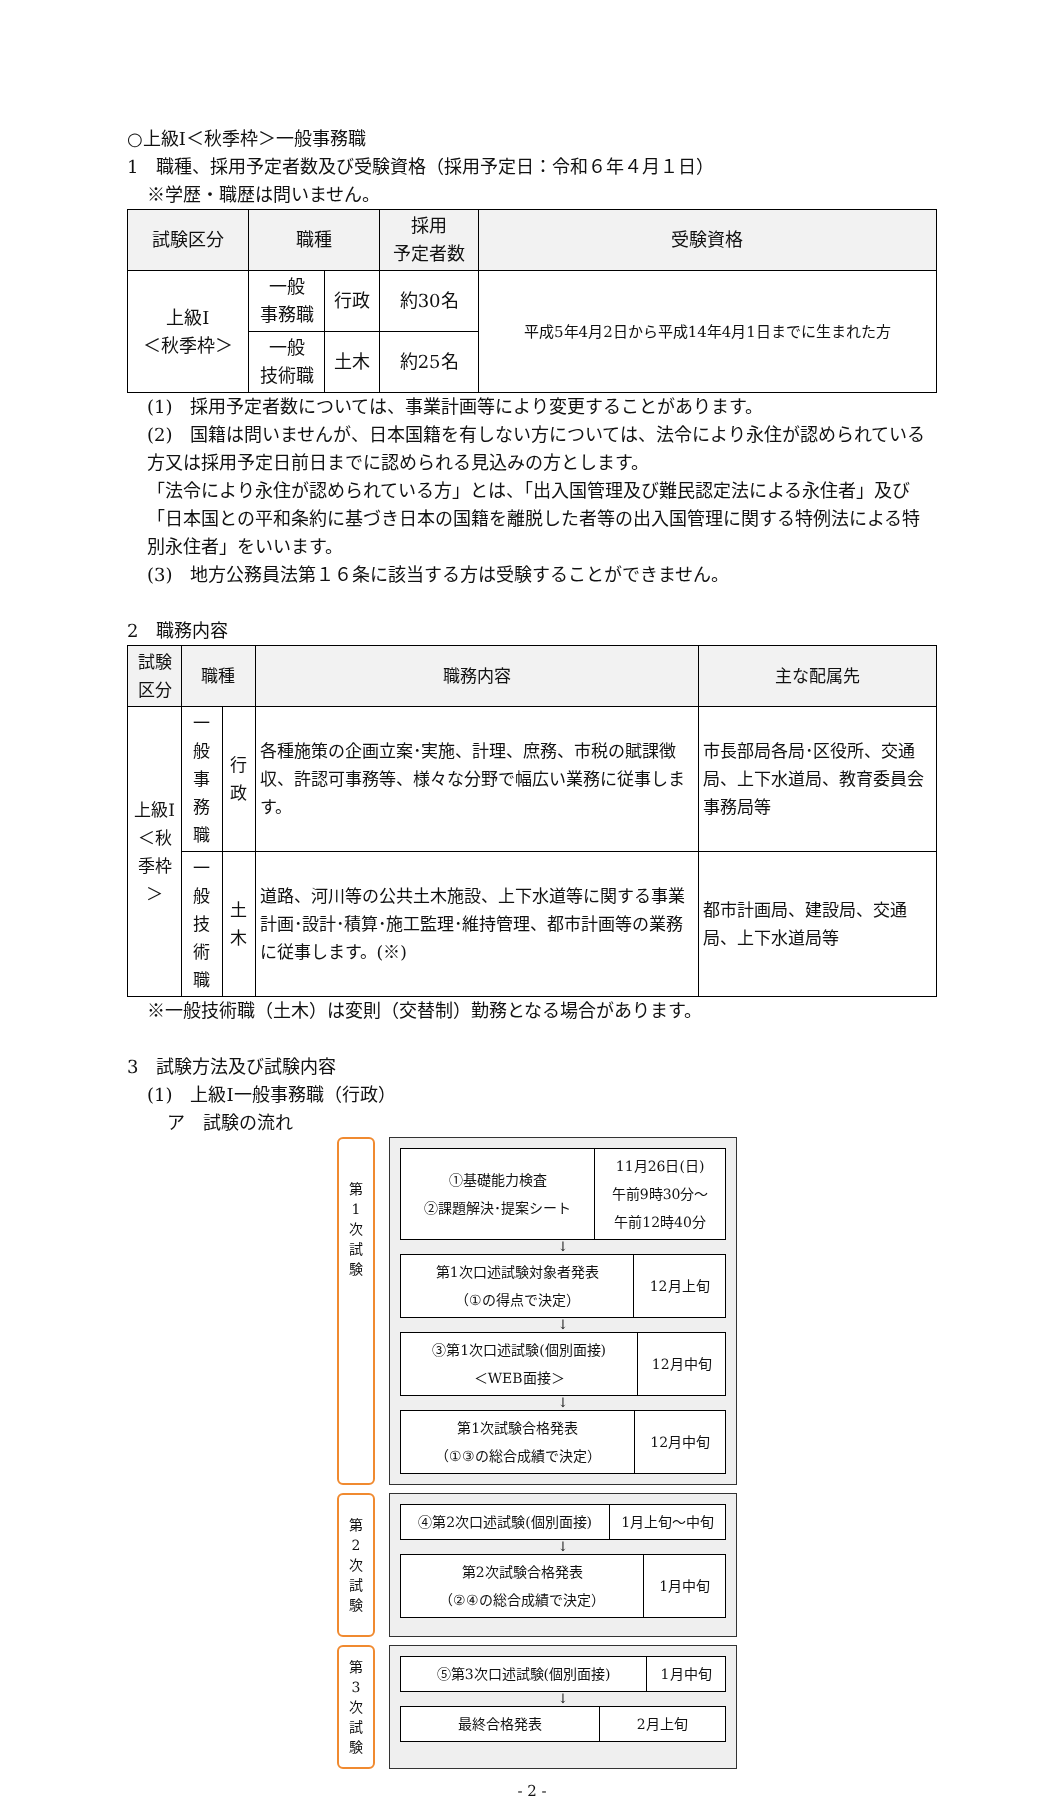○上級Ⅰ＜秋季枠＞一般事務職
1　職種、採用予定者数及び受験資格（採用予定日：令和６年４月１日）
※学歴・職歴は問いません。
| 試験区分 | 職種 | | 採用 予定者数 | 受験資格 |
| --- | --- | --- | --- | --- |
| 上級Ⅰ ＜秋季枠＞ | 一般 事務職 | 行政 | 約30名 | 平成5年4月2日から平成14年4月1日までに生まれた方 |
| | 一般 技術職 | 土木 | 約25名 | |
(1)　採用予定者数については、事業計画等により変更することがあります。
(2)　国籍は問いませんが、日本国籍を有しない方については、法令により永住が認められている方又は採用予定日前日までに認められる見込みの方とします。
「法令により永住が認められている方」とは、「出入国管理及び難民認定法による永住者」及び「日本国との平和条約に基づき日本の国籍を離脱した者等の出入国管理に関する特例法による特別永住者」をいいます。
(3)　地方公務員法第１６条に該当する方は受験することができません。
2　職務内容
| 試験区分 | 職種 | | 職務内容 | 主な配属先 |
| --- | --- | --- | --- | --- |
| 上級Ⅰ ＜秋季枠＞ | 一般 事務職 | 行政 | 各種施策の企画立案･実施、計理、庶務、市税の賦課徴収、許認可事務等、様々な分野で幅広い業務に従事します。 | 市長部局各局･区役所、交通局、上下水道局、教育委員会事務局等 |
| | 一般 技術職 | 土木 | 道路、河川等の公共土木施設、上下水道等に関する事業計画･設計･積算･施工監理･維持管理、都市計画等の業務に従事します。(※) | 都市計画局、建設局、交通局、上下水道局等 |
※一般技術職（土木）は変則（交替制）勤務となる場合があります。
3　試験方法及び試験内容
(1)　上級Ⅰ一般事務職（行政）
ア　試験の流れ
第
1
次
試
験
| ①基礎能力検査 ②課題解決･提案シート | 11月26日(日) 午前9時30分～ 午前12時40分 |
↓
| 第1次口述試験対象者発表 （①の得点で決定） | 12月上旬 |
↓
| ③第1次口述試験(個別面接) ＜WEB面接＞ | 12月中旬 |
↓
| 第1次試験合格発表 （①③の総合成績で決定） | 12月中旬 |
第
2
次
試
験
| ④第2次口述試験(個別面接) | 1月上旬～中旬 |
↓
| 第2次試験合格発表 （②④の総合成績で決定） | 1月中旬 |
第
3
次
試
験
| ⑤第3次口述試験(個別面接) | 1月中旬 |
↓
| 最終合格発表 | 2月上旬 |
- 2 -